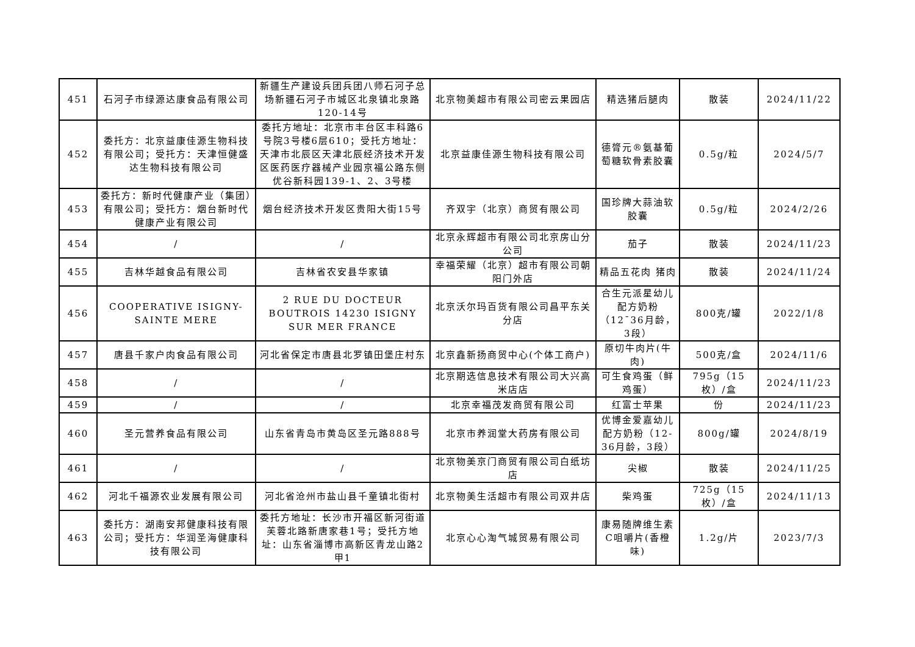| 451 | 石河子市绿源达康食品有限公司 | 新疆生产建设兵团兵团八师石河子总场新疆石河子市城区北泉镇北泉路120-14号 | 北京物美超市有限公司密云果园店 | 精选猪后腿肉 | 散装 | 2024/11/22 |
| 452 | 委托方：北京益康佳源生物科技有限公司；受托方：天津恒健盛达生物科技有限公司 | 委托方地址：北京市丰台区丰科路6号院3号楼6层610；受托方地址：天津市北辰区天津北辰经济技术开发区医药医疗器械产业园京福公路东侧优谷新科园139-1、2、3号楼 | 北京益康佳源生物科技有限公司 | 德膂元®氨基葡萄糖软骨素胶囊 | 0.5g/粒 | 2024/5/7 |
| 453 | 委托方：新时代健康产业（集团）有限公司；受托方：烟台新时代健康产业有限公司 | 烟台经济技术开发区贵阳大街15号 | 齐双宇（北京）商贸有限公司 | 国珍牌大蒜油软胶囊 | 0.5g/粒 | 2024/2/26 |
| 454 | / | / | 北京永辉超市有限公司北京房山分公司 | 茄子 | 散装 | 2024/11/23 |
| 455 | 吉林华越食品有限公司 | 吉林省农安县华家镇 | 幸福荣耀（北京）超市有限公司朝阳门外店 | 精品五花肉 猪肉 | 散装 | 2024/11/24 |
| 456 | COOPERATIVE ISIGNY-SAINTE MERE | 2 RUE DU DOCTEUR BOUTROIS 14230 ISIGNY SUR MER FRANCE | 北京沃尔玛百货有限公司昌平东关分店 | 合生元派星幼儿配方奶粉（12¯36月龄，3段） | 800克/罐 | 2022/1/8 |
| 457 | 唐县千家户肉食品有限公司 | 河北省保定市唐县北罗镇田堡庄村东 | 北京鑫新扬商贸中心(个体工商户) | 原切牛肉片(牛肉) | 500克/盒 | 2024/11/6 |
| 458 | / | / | 北京期选信息技术有限公司大兴高米店店 | 可生食鸡蛋（鲜鸡蛋） | 795g（15枚）/盒 | 2024/11/23 |
| 459 | / | / | 北京幸福茂发商贸有限公司 | 红富士苹果 | 份 | 2024/11/23 |
| 460 | 圣元营养食品有限公司 | 山东省青岛市黄岛区圣元路888号 | 北京市养润堂大药房有限公司 | 优博金爱嘉幼儿配方奶粉（12-36月龄，3段） | 800g/罐 | 2024/8/19 |
| 461 | / | / | 北京物美京门商贸有限公司白纸坊店 | 尖椒 | 散装 | 2024/11/25 |
| 462 | 河北千福源农业发展有限公司 | 河北省沧州市盐山县千童镇北街村 | 北京物美生活超市有限公司双井店 | 柴鸡蛋 | 725g（15枚）/盒 | 2024/11/13 |
| 463 | 委托方：湖南安邦健康科技有限公司；受托方：华润圣海健康科技有限公司 | 委托方地址：长沙市开福区新河街道芙蓉北路新唐家巷1号；受托方地址：山东省淄博市高新区青龙山路2甲1 | 北京心心淘气城贸易有限公司 | 康易随牌维生素C咀嚼片(香橙味) | 1.2g/片 | 2023/7/3 |